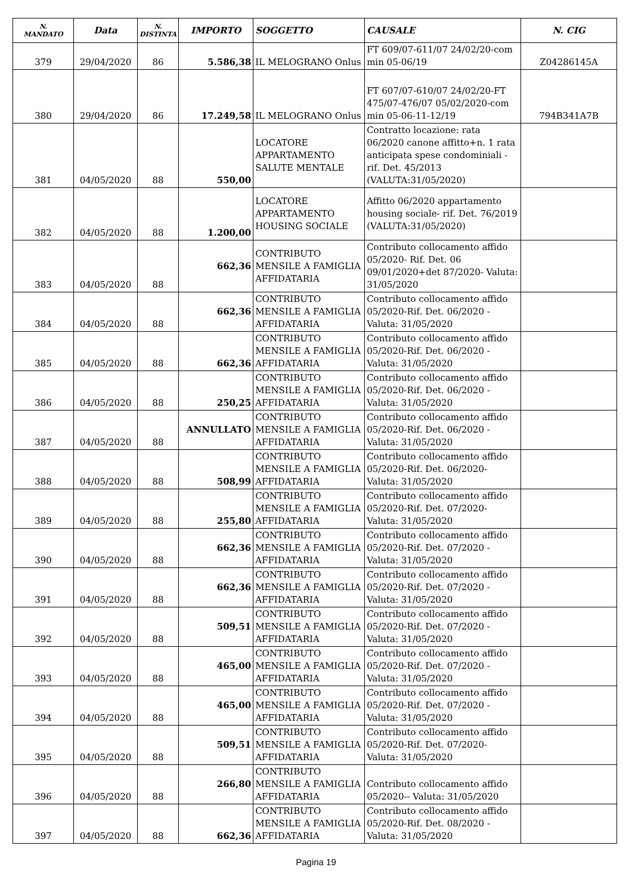| N. MANDATO | Data | N. DISTINTA | IMPORTO | SOGGETTO | CAUSALE | N. CIG |
| --- | --- | --- | --- | --- | --- | --- |
| 379 | 29/04/2020 | 86 | 5.586,38 | IL MELOGRANO Onlus | FT 609/07-611/07 24/02/20-com min 05-06/19 | Z04286145A |
| 380 | 29/04/2020 | 86 | 17.249,58 | IL MELOGRANO Onlus | FT 607/07-610/07 24/02/20-FT 475/07-476/07 05/02/2020-com min 05-06-11-12/19 | 794B341A7B |
| 381 | 04/05/2020 | 88 | 550,00 | LOCATORE APPARTAMENTO SALUTE MENTALE | Contratto locazione: rata 06/2020 canone affitto+n. 1 rata anticipata spese condominiali -rif. Det. 45/2013 (VALUTA:31/05/2020) | |
| 382 | 04/05/2020 | 88 | 1.200,00 | LOCATORE APPARTAMENTO HOUSING SOCIALE | Affitto 06/2020 appartamento housing sociale- rif. Det. 76/2019 (VALUTA:31/05/2020) | |
| 383 | 04/05/2020 | 88 | 662,36 | CONTRIBUTO MENSILE A FAMIGLIA AFFIDATARIA | Contributo collocamento affido 05/2020- Rif. Det. 06 09/01/2020+det 87/2020- Valuta: 31/05/2020 | |
| 384 | 04/05/2020 | 88 | 662,36 | CONTRIBUTO MENSILE A FAMIGLIA AFFIDATARIA | Contributo collocamento affido 05/2020-Rif. Det. 06/2020 - Valuta: 31/05/2020 | |
| 385 | 04/05/2020 | 88 | 662,36 | CONTRIBUTO MENSILE A FAMIGLIA AFFIDATARIA | Contributo collocamento affido 05/2020-Rif. Det. 06/2020 - Valuta: 31/05/2020 | |
| 386 | 04/05/2020 | 88 | 250,25 | CONTRIBUTO MENSILE A FAMIGLIA AFFIDATARIA | Contributo collocamento affido 05/2020-Rif. Det. 06/2020 - Valuta: 31/05/2020 | |
| 387 | 04/05/2020 | 88 | ANNULLATO | CONTRIBUTO MENSILE A FAMIGLIA AFFIDATARIA | Contributo collocamento affido 05/2020-Rif. Det. 06/2020 - Valuta: 31/05/2020 | |
| 388 | 04/05/2020 | 88 | 508,99 | CONTRIBUTO MENSILE A FAMIGLIA AFFIDATARIA | Contributo collocamento affido 05/2020-Rif. Det. 06/2020- Valuta: 31/05/2020 | |
| 389 | 04/05/2020 | 88 | 255,80 | CONTRIBUTO MENSILE A FAMIGLIA AFFIDATARIA | Contributo collocamento affido 05/2020-Rif. Det. 07/2020- Valuta: 31/05/2020 | |
| 390 | 04/05/2020 | 88 | 662,36 | CONTRIBUTO MENSILE A FAMIGLIA AFFIDATARIA | Contributo collocamento affido 05/2020-Rif. Det. 07/2020 - Valuta: 31/05/2020 | |
| 391 | 04/05/2020 | 88 | 662,36 | CONTRIBUTO MENSILE A FAMIGLIA AFFIDATARIA | Contributo collocamento affido 05/2020-Rif. Det. 07/2020 - Valuta: 31/05/2020 | |
| 392 | 04/05/2020 | 88 | 509,51 | CONTRIBUTO MENSILE A FAMIGLIA AFFIDATARIA | Contributo collocamento affido 05/2020-Rif. Det. 07/2020 - Valuta: 31/05/2020 | |
| 393 | 04/05/2020 | 88 | 465,00 | CONTRIBUTO MENSILE A FAMIGLIA AFFIDATARIA | Contributo collocamento affido 05/2020-Rif. Det. 07/2020 - Valuta: 31/05/2020 | |
| 394 | 04/05/2020 | 88 | 465,00 | CONTRIBUTO MENSILE A FAMIGLIA AFFIDATARIA | Contributo collocamento affido 05/2020-Rif. Det. 07/2020 - Valuta: 31/05/2020 | |
| 395 | 04/05/2020 | 88 | 509,51 | CONTRIBUTO MENSILE A FAMIGLIA AFFIDATARIA | Contributo collocamento affido 05/2020-Rif. Det. 07/2020- Valuta: 31/05/2020 | |
| 396 | 04/05/2020 | 88 | 266,80 | CONTRIBUTO MENSILE A FAMIGLIA AFFIDATARIA | Contributo collocamento affido 05/2020-- Valuta: 31/05/2020 | |
| 397 | 04/05/2020 | 88 | 662,36 | CONTRIBUTO MENSILE A FAMIGLIA AFFIDATARIA | Contributo collocamento affido 05/2020-Rif. Det. 08/2020 - Valuta: 31/05/2020 | |
Pagina 19